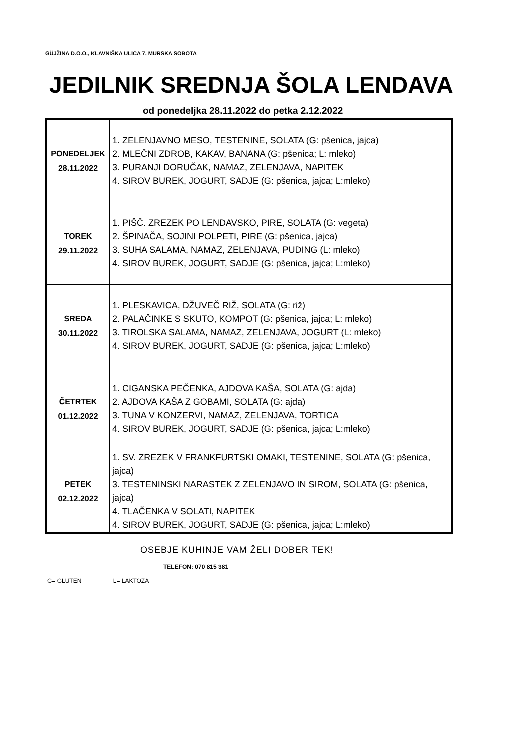GÜJŽINA D.O.O., KLAVNIŠKA ULICA 7, MURSKA SOBOTA
JEDILNIK SREDNJA ŠOLA LENDAVA
od ponedeljka 28.11.2022 do petka 2.12.2022
| PONEDELJEK 28.11.2022 | 1. ZELENJAVNO MESO, TESTENINE, SOLATA (G: pšenica, jajca) 2. MLEČNI ZDROB, KAKAV, BANANA (G: pšenica; L: mleko) 3. PURANJI DORUČAK, NAMAZ, ZELENJAVA, NAPITEK 4. SIROV BUREK, JOGURT, SADJE (G: pšenica, jajca; L:mleko) |
| TOREK 29.11.2022 | 1. PIŠČ. ZREZEK PO LENDAVSKO, PIRE, SOLATA (G: vegeta) 2. ŠPINAČA, SOJINI POLPETI, PIRE (G: pšenica, jajca) 3. SUHA SALAMA, NAMAZ, ZELENJAVA, PUDING (L: mleko) 4. SIROV BUREK, JOGURT, SADJE (G: pšenica, jajca; L:mleko) |
| SREDA 30.11.2022 | 1. PLESKAVICA, DŽUVEČ RIŽ, SOLATA (G: riž) 2. PALAČINKE S SKUTO, KOMPOT (G: pšenica, jajca; L: mleko) 3. TIROLSKA SALAMA, NAMAZ, ZELENJAVA, JOGURT (L: mleko) 4. SIROV BUREK, JOGURT, SADJE (G: pšenica, jajca; L:mleko) |
| ČETRTEK 01.12.2022 | 1. CIGANSKA PEČENKA, AJDOVA KAŠA, SOLATA (G: ajda) 2. AJDOVA KAŠA Z GOBAMI, SOLATA (G: ajda) 3. TUNA V KONZERVI, NAMAZ, ZELENJAVA, TORTICA 4. SIROV BUREK, JOGURT, SADJE (G: pšenica, jajca; L:mleko) |
| PETEK 02.12.2022 | 1. SV. ZREZEK V FRANKFURTSKI OMAKI, TESTENINE, SOLATA (G: pšenica, jajca) 3. TESTENINSKI NARASTEK Z ZELENJAVO IN SIROM, SOLATA (G: pšenica, jajca) 4. TLAČENKA V SOLATI, NAPITEK 4. SIROV BUREK, JOGURT, SADJE (G: pšenica, jajca; L:mleko) |
OSEBJE KUHINJE VAM ŽELI DOBER TEK!
TELEFON: 070 815 381
G= GLUTEN L= LAKTOZA